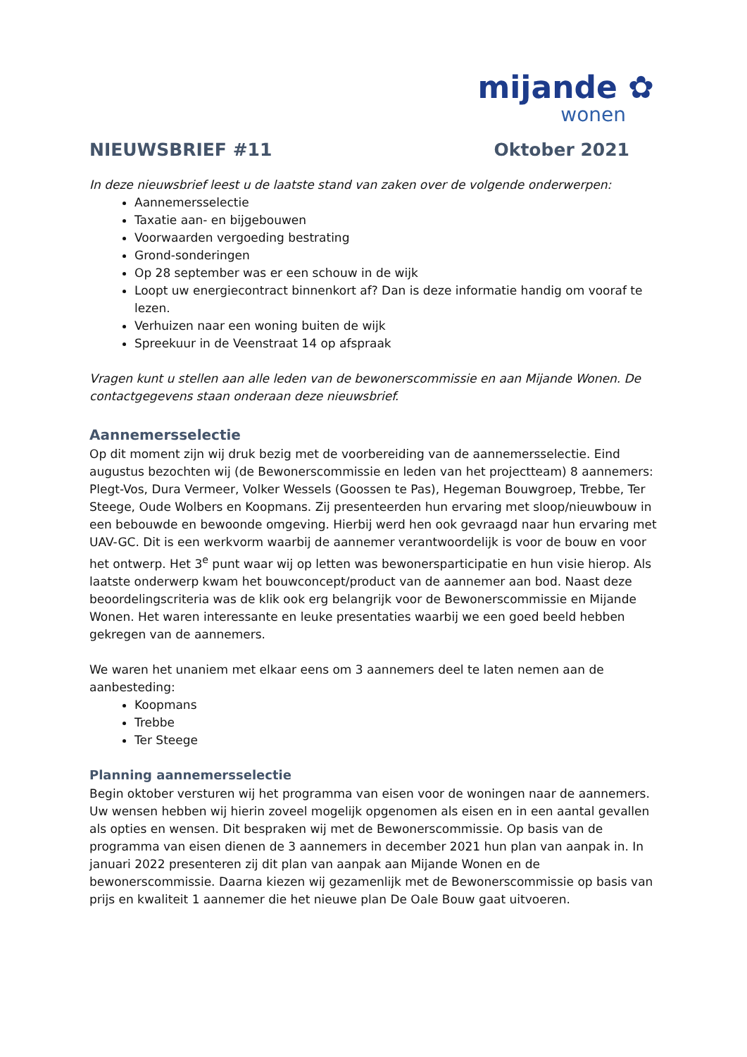mijande ✿
wonen
NIEUWSBRIEF #11 Oktober 2021
In deze nieuwsbrief leest u de laatste stand van zaken over de volgende onderwerpen:
Aannemersselectie
Taxatie aan- en bijgebouwen
Voorwaarden vergoeding bestrating
Grond-sonderingen
Op 28 september was er een schouw in de wijk
Loopt uw energiecontract binnenkort af? Dan is deze informatie handig om vooraf te lezen.
Verhuizen naar een woning buiten de wijk
Spreekuur in de Veenstraat 14 op afspraak
Vragen kunt u stellen aan alle leden van de bewonerscommissie en aan Mijande Wonen. De contactgegevens staan onderaan deze nieuwsbrief.
Aannemersselectie
Op dit moment zijn wij druk bezig met de voorbereiding van de aannemersselectie. Eind augustus bezochten wij (de Bewonerscommissie en leden van het projectteam) 8 aannemers: Plegt-Vos, Dura Vermeer, Volker Wessels (Goossen te Pas), Hegeman Bouwgroep, Trebbe, Ter Steege, Oude Wolbers en Koopmans. Zij presenteerden hun ervaring met sloop/nieuwbouw in een bebouwde en bewoonde omgeving. Hierbij werd hen ook gevraagd naar hun ervaring met UAV-GC. Dit is een werkvorm waarbij de aannemer verantwoordelijk is voor de bouw en voor het ontwerp. Het 3<sup>e</sup> punt waar wij op letten was bewonersparticipatie en hun visie hierop. Als laatste onderwerp kwam het bouwconcept/product van de aannemer aan bod. Naast deze beoordelingscriteria was de klik ook erg belangrijk voor de Bewonerscommissie en Mijande Wonen. Het waren interessante en leuke presentaties waarbij we een goed beeld hebben gekregen van de aannemers.
We waren het unaniem met elkaar eens om 3 aannemers deel te laten nemen aan de aanbesteding:
Koopmans
Trebbe
Ter Steege
Planning aannemersselectie
Begin oktober versturen wij het programma van eisen voor de woningen naar de aannemers. Uw wensen hebben wij hierin zoveel mogelijk opgenomen als eisen en in een aantal gevallen als opties en wensen. Dit bespraken wij met de Bewonerscommissie. Op basis van de programma van eisen dienen de 3 aannemers in december 2021 hun plan van aanpak in. In januari 2022 presenteren zij dit plan van aanpak aan Mijande Wonen en de bewonerscommissie. Daarna kiezen wij gezamenlijk met de Bewonerscommissie op basis van prijs en kwaliteit 1 aannemer die het nieuwe plan De Oale Bouw gaat uitvoeren.